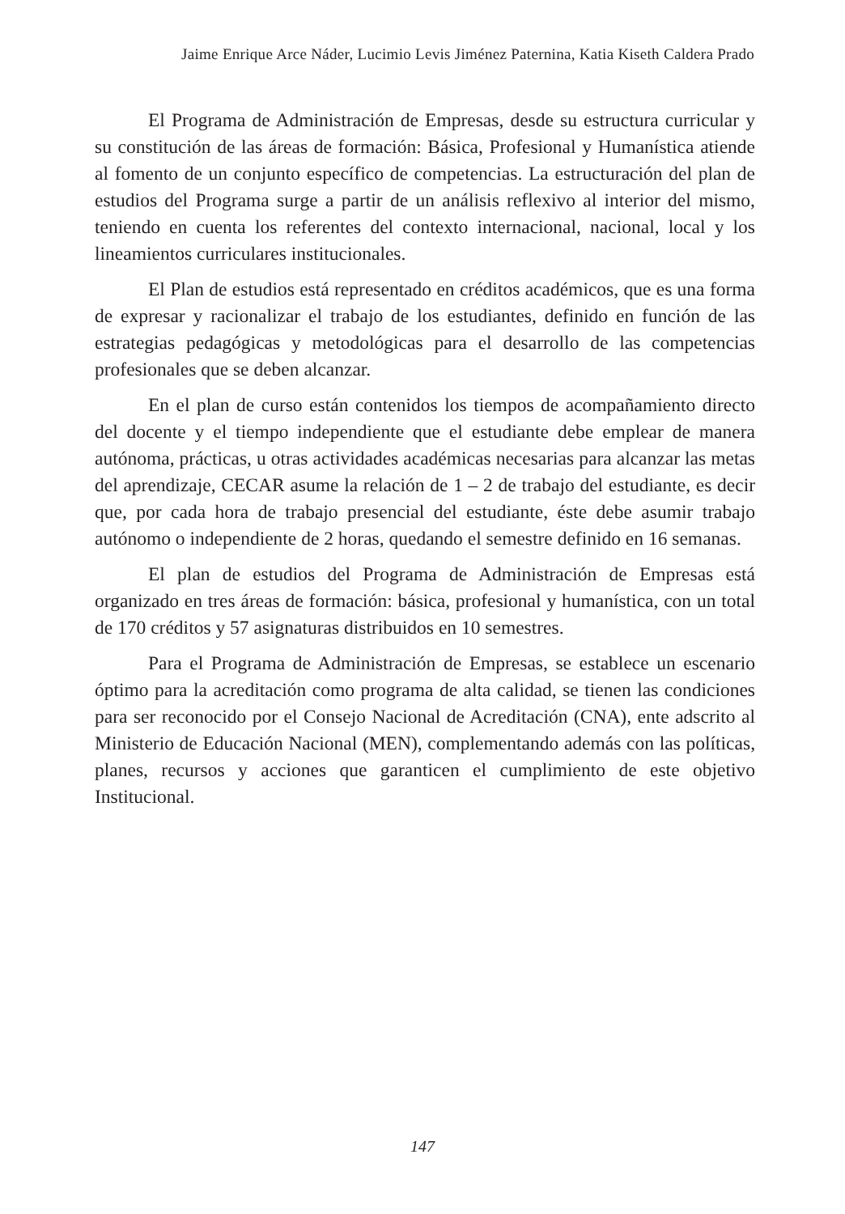Jaime Enrique Arce Náder, Lucimio Levis Jiménez Paternina, Katia Kiseth Caldera Prado
El Programa de Administración de Empresas, desde su estructura curricular y su constitución de las áreas de formación: Básica, Profesional y Humanística atiende al fomento de un conjunto específico de competencias. La estructuración del plan de estudios del Programa surge a partir de un análisis reflexivo al interior del mismo, teniendo en cuenta los referentes del contexto internacional, nacional, local y los lineamientos curriculares institucionales.
El Plan de estudios está representado en créditos académicos, que es una forma de expresar y racionalizar el trabajo de los estudiantes, definido en función de las estrategias pedagógicas y metodológicas para el desarrollo de las competencias profesionales que se deben alcanzar.
En el plan de curso están contenidos los tiempos de acompañamiento directo del docente y el tiempo independiente que el estudiante debe emplear de manera autónoma, prácticas, u otras actividades académicas necesarias para alcanzar las metas del aprendizaje, CECAR asume la relación de 1 – 2 de trabajo del estudiante, es decir que, por cada hora de trabajo presencial del estudiante, éste debe asumir trabajo autónomo o independiente de 2 horas, quedando el semestre definido en 16 semanas.
El plan de estudios del Programa de Administración de Empresas está organizado en tres áreas de formación: básica, profesional y humanística, con un total de 170 créditos y 57 asignaturas distribuidos en 10 semestres.
Para el Programa de Administración de Empresas, se establece un escenario óptimo para la acreditación como programa de alta calidad, se tienen las condiciones para ser reconocido por el Consejo Nacional de Acreditación (CNA), ente adscrito al Ministerio de Educación Nacional (MEN), complementando además con las políticas, planes, recursos y acciones que garanticen el cumplimiento de este objetivo Institucional.
147